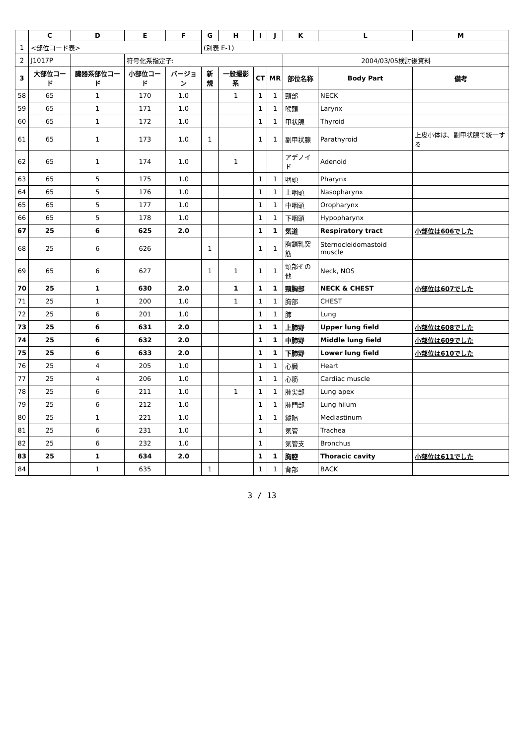| | C | D | E | F | G | H | I | J | K | L | M |
| --- | --- | --- | --- | --- | --- | --- | --- | --- | --- | --- | --- |
| 1 | <部位コード表> | | | | (別表 E-1) | | | | | | |
| 2 | J1017P | | 符号化系指定子: | | | | | | 2004/03/05検討後資料 | | |
| 3 | 大部位コード | 臓器系部位コード | 小部位コード | バージョン | 新規 | 一般撮影系 | CT | MR | 部位名称 | Body Part | 備考 |
| 58 | 65 | 1 | 170 | 1.0 | | 1 | 1 | 1 | 頸部 | NECK | |
| 59 | 65 | 1 | 171 | 1.0 | | | 1 | 1 | 喉頭 | Larynx | |
| 60 | 65 | 1 | 172 | 1.0 | | | 1 | 1 | 甲状腺 | Thyroid | |
| 61 | 65 | 1 | 173 | 1.0 | 1 | | 1 | 1 | 副甲状腺 | Parathyroid | 上皮小体は、副甲状腺で統一する |
| 62 | 65 | 1 | 174 | 1.0 | | 1 | | | アデノイド | Adenoid | |
| 63 | 65 | 5 | 175 | 1.0 | | | 1 | 1 | 咽頭 | Pharynx | |
| 64 | 65 | 5 | 176 | 1.0 | | | 1 | 1 | 上咽頭 | Nasopharynx | |
| 65 | 65 | 5 | 177 | 1.0 | | | 1 | 1 | 中咽頭 | Oropharynx | |
| 66 | 65 | 5 | 178 | 1.0 | | | 1 | 1 | 下咽頭 | Hypopharynx | |
| 67 | 25 | 6 | 625 | 2.0 | | | 1 | 1 | 気道 | Respiratory tract | 小部位は606でした |
| 68 | 25 | 6 | 626 | | 1 | | 1 | 1 | 胸鎖乳突筋 | Sternocleidomastoid muscle | |
| 69 | 65 | 6 | 627 | | 1 | 1 | 1 | 1 | 頸部その他 | Neck, NOS | |
| 70 | 25 | 1 | 630 | 2.0 | | 1 | 1 | 1 | 頸胸部 | NECK & CHEST | 小部位は607でした |
| 71 | 25 | 1 | 200 | 1.0 | | 1 | 1 | 1 | 胸部 | CHEST | |
| 72 | 25 | 6 | 201 | 1.0 | | | 1 | 1 | 肺 | Lung | |
| 73 | 25 | 6 | 631 | 2.0 | | | 1 | 1 | 上肺野 | Upper lung field | 小部位は608でした |
| 74 | 25 | 6 | 632 | 2.0 | | | 1 | 1 | 中肺野 | Middle lung field | 小部位は609でした |
| 75 | 25 | 6 | 633 | 2.0 | | | 1 | 1 | 下肺野 | Lower lung field | 小部位は610でした |
| 76 | 25 | 4 | 205 | 1.0 | | | 1 | 1 | 心臓 | Heart | |
| 77 | 25 | 4 | 206 | 1.0 | | | 1 | 1 | 心筋 | Cardiac muscle | |
| 78 | 25 | 6 | 211 | 1.0 | | 1 | 1 | 1 | 肺尖部 | Lung apex | |
| 79 | 25 | 6 | 212 | 1.0 | | | 1 | 1 | 肺門部 | Lung hilum | |
| 80 | 25 | 1 | 221 | 1.0 | | | 1 | 1 | 縦隔 | Mediastinum | |
| 81 | 25 | 6 | 231 | 1.0 | | | 1 | | 気管 | Trachea | |
| 82 | 25 | 6 | 232 | 1.0 | | | 1 | | 気管支 | Bronchus | |
| 83 | 25 | 1 | 634 | 2.0 | | | 1 | 1 | 胸腔 | Thoracic cavity | 小部位は611でした |
| 84 | | 1 | 635 | | 1 | | 1 | 1 | 背部 | BACK | |
3 / 13